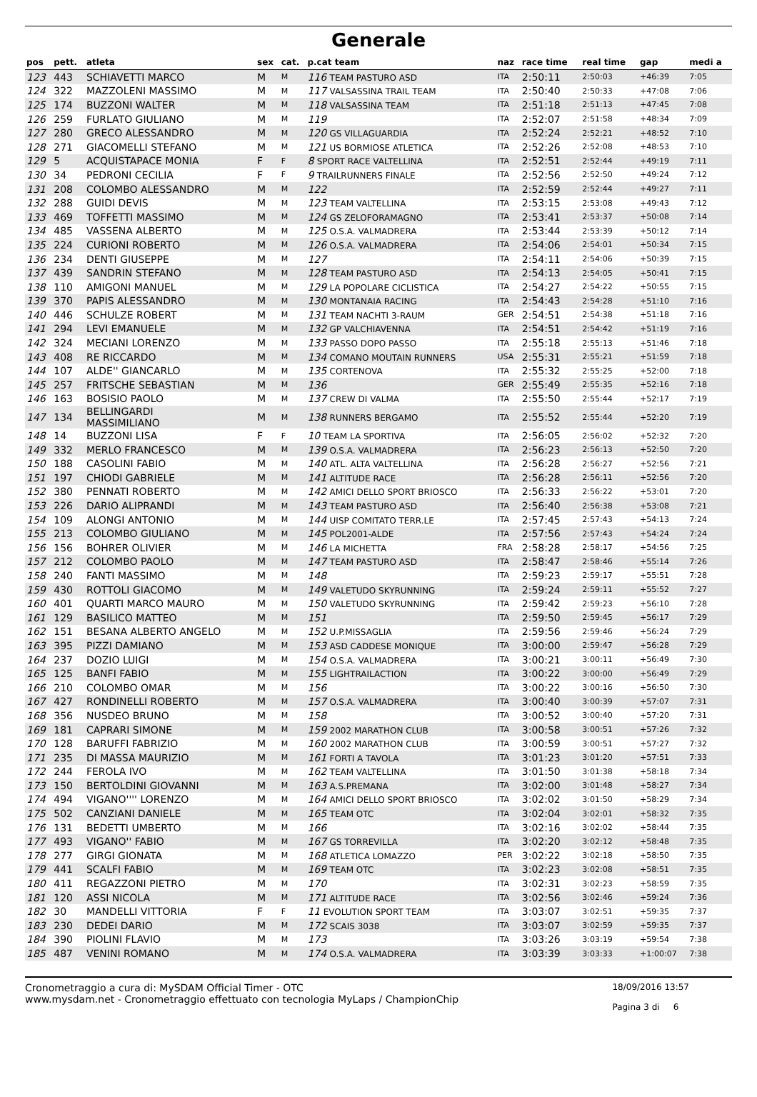Generale
| pos | pett. | atleta | sex | cat. | p.cat team | naz | race time | real time | gap | medi a |
| --- | --- | --- | --- | --- | --- | --- | --- | --- | --- | --- |
| 123 | 443 | SCHIAVETTI MARCO | M | M | 116 TEAM PASTURO ASD | ITA | 2:50:11 | 2:50:03 | +46:39 | 7:05 |
| 124 | 322 | MAZZOLENI MASSIMO | M | M | 117 VALSASSINA TRAIL TEAM | ITA | 2:50:40 | 2:50:33 | +47:08 | 7:06 |
| 125 | 174 | BUZZONI WALTER | M | M | 118 VALSASSINA TEAM | ITA | 2:51:18 | 2:51:13 | +47:45 | 7:08 |
| 126 | 259 | FURLATO GIULIANO | M | M | 119 | ITA | 2:52:07 | 2:51:58 | +48:34 | 7:09 |
| 127 | 280 | GRECO ALESSANDRO | M | M | 120 GS VILLAGUARDIA | ITA | 2:52:24 | 2:52:21 | +48:52 | 7:10 |
| 128 | 271 | GIACOMELLI STEFANO | M | M | 121 US BORMIOSE ATLETICA | ITA | 2:52:26 | 2:52:08 | +48:53 | 7:10 |
| 129 | 5 | ACQUISTAPACE MONIA | F | F | 8 SPORT RACE VALTELLINA | ITA | 2:52:51 | 2:52:44 | +49:19 | 7:11 |
| 130 | 34 | PEDRONI CECILIA | F | F | 9 TRAILRUNNERS FINALE | ITA | 2:52:56 | 2:52:50 | +49:24 | 7:12 |
| 131 | 208 | COLOMBO ALESSANDRO | M | M | 122 | ITA | 2:52:59 | 2:52:44 | +49:27 | 7:11 |
| 132 | 288 | GUIDI DEVIS | M | M | 123 TEAM VALTELLINA | ITA | 2:53:15 | 2:53:08 | +49:43 | 7:12 |
| 133 | 469 | TOFFETTI MASSIMO | M | M | 124 GS ZELOFORAMAGNO | ITA | 2:53:41 | 2:53:37 | +50:08 | 7:14 |
| 134 | 485 | VASSENA ALBERTO | M | M | 125 O.S.A. VALMADRERA | ITA | 2:53:44 | 2:53:39 | +50:12 | 7:14 |
| 135 | 224 | CURIONI ROBERTO | M | M | 126 O.S.A. VALMADRERA | ITA | 2:54:06 | 2:54:01 | +50:34 | 7:15 |
| 136 | 234 | DENTI GIUSEPPE | M | M | 127 | ITA | 2:54:11 | 2:54:06 | +50:39 | 7:15 |
| 137 | 439 | SANDRIN STEFANO | M | M | 128 TEAM PASTURO ASD | ITA | 2:54:13 | 2:54:05 | +50:41 | 7:15 |
| 138 | 110 | AMIGONI MANUEL | M | M | 129 LA POPOLARE CICLISTICA | ITA | 2:54:27 | 2:54:22 | +50:55 | 7:15 |
| 139 | 370 | PAPIS ALESSANDRO | M | M | 130 MONTANAIA RACING | ITA | 2:54:43 | 2:54:28 | +51:10 | 7:16 |
| 140 | 446 | SCHULZE ROBERT | M | M | 131 TEAM NACHTI 3-RAUM | GER | 2:54:51 | 2:54:38 | +51:18 | 7:16 |
| 141 | 294 | LEVI EMANUELE | M | M | 132 GP VALCHIAVENNA | ITA | 2:54:51 | 2:54:42 | +51:19 | 7:16 |
| 142 | 324 | MECIANI LORENZO | M | M | 133 PASSO DOPO PASSO | ITA | 2:55:18 | 2:55:13 | +51:46 | 7:18 |
| 143 | 408 | RE RICCARDO | M | M | 134 COMANO MOUTAIN RUNNERS | USA | 2:55:31 | 2:55:21 | +51:59 | 7:18 |
| 144 | 107 | ALDE'' GIANCARLO | M | M | 135 CORTENOVA | ITA | 2:55:32 | 2:55:25 | +52:00 | 7:18 |
| 145 | 257 | FRITSCHE SEBASTIAN | M | M | 136 | GER | 2:55:49 | 2:55:35 | +52:16 | 7:18 |
| 146 | 163 | BOSISIO PAOLO | M | M | 137 CREW DI VALMA | ITA | 2:55:50 | 2:55:44 | +52:17 | 7:19 |
| 147 | 134 | BELLINGARDI MASSIMILIANO | M | M | 138 RUNNERS BERGAMO | ITA | 2:55:52 | 2:55:44 | +52:20 | 7:19 |
| 148 | 14 | BUZZONI LISA | F | F | 10 TEAM LA SPORTIVA | ITA | 2:56:05 | 2:56:02 | +52:32 | 7:20 |
| 149 | 332 | MERLO FRANCESCO | M | M | 139 O.S.A. VALMADRERA | ITA | 2:56:23 | 2:56:13 | +52:50 | 7:20 |
| 150 | 188 | CASOLINI FABIO | M | M | 140 ATL. ALTA VALTELLINA | ITA | 2:56:28 | 2:56:27 | +52:56 | 7:21 |
| 151 | 197 | CHIODI GABRIELE | M | M | 141 ALTITUDE RACE | ITA | 2:56:28 | 2:56:11 | +52:56 | 7:20 |
| 152 | 380 | PENNATI ROBERTO | M | M | 142 AMICI DELLO SPORT BRIOSCO | ITA | 2:56:33 | 2:56:22 | +53:01 | 7:20 |
| 153 | 226 | DARIO ALIPRANDI | M | M | 143 TEAM PASTURO ASD | ITA | 2:56:40 | 2:56:38 | +53:08 | 7:21 |
| 154 | 109 | ALONGI ANTONIO | M | M | 144 UISP COMITATO TERR.LE | ITA | 2:57:45 | 2:57:43 | +54:13 | 7:24 |
| 155 | 213 | COLOMBO GIULIANO | M | M | 145 POL2001-ALDE | ITA | 2:57:56 | 2:57:43 | +54:24 | 7:24 |
| 156 | 156 | BOHRER OLIVIER | M | M | 146 LA MICHETTA | FRA | 2:58:28 | 2:58:17 | +54:56 | 7:25 |
| 157 | 212 | COLOMBO PAOLO | M | M | 147 TEAM PASTURO ASD | ITA | 2:58:47 | 2:58:46 | +55:14 | 7:26 |
| 158 | 240 | FANTI MASSIMO | M | M | 148 | ITA | 2:59:23 | 2:59:17 | +55:51 | 7:28 |
| 159 | 430 | ROTTOLI GIACOMO | M | M | 149 VALETUDO SKYRUNNING | ITA | 2:59:24 | 2:59:11 | +55:52 | 7:27 |
| 160 | 401 | QUARTI MARCO MAURO | M | M | 150 VALETUDO SKYRUNNING | ITA | 2:59:42 | 2:59:23 | +56:10 | 7:28 |
| 161 | 129 | BASILICO MATTEO | M | M | 151 | ITA | 2:59:50 | 2:59:45 | +56:17 | 7:29 |
| 162 | 151 | BESANA ALBERTO ANGELO | M | M | 152 U.P.MISSAGLIA | ITA | 2:59:56 | 2:59:46 | +56:24 | 7:29 |
| 163 | 395 | PIZZI DAMIANO | M | M | 153 ASD CADDESE MONIQUE | ITA | 3:00:00 | 2:59:47 | +56:28 | 7:29 |
| 164 | 237 | DOZIO LUIGI | M | M | 154 O.S.A. VALMADRERA | ITA | 3:00:21 | 3:00:11 | +56:49 | 7:30 |
| 165 | 125 | BANFI FABIO | M | M | 155 LIGHTRAILACTION | ITA | 3:00:22 | 3:00:00 | +56:49 | 7:29 |
| 166 | 210 | COLOMBO OMAR | M | M | 156 | ITA | 3:00:22 | 3:00:16 | +56:50 | 7:30 |
| 167 | 427 | RONDINELLI ROBERTO | M | M | 157 O.S.A. VALMADRERA | ITA | 3:00:40 | 3:00:39 | +57:07 | 7:31 |
| 168 | 356 | NUSDEO BRUNO | M | M | 158 | ITA | 3:00:52 | 3:00:40 | +57:20 | 7:31 |
| 169 | 181 | CAPRARI SIMONE | M | M | 159 2002 MARATHON CLUB | ITA | 3:00:58 | 3:00:51 | +57:26 | 7:32 |
| 170 | 128 | BARUFFI FABRIZIO | M | M | 160 2002 MARATHON CLUB | ITA | 3:00:59 | 3:00:51 | +57:27 | 7:32 |
| 171 | 235 | DI MASSA MAURIZIO | M | M | 161 FORTI A TAVOLA | ITA | 3:01:23 | 3:01:20 | +57:51 | 7:33 |
| 172 | 244 | FEROLA IVO | M | M | 162 TEAM VALTELLINA | ITA | 3:01:50 | 3:01:38 | +58:18 | 7:34 |
| 173 | 150 | BERTOLDINI GIOVANNI | M | M | 163 A.S.PREMANA | ITA | 3:02:00 | 3:01:48 | +58:27 | 7:34 |
| 174 | 494 | VIGANO'''' LORENZO | M | M | 164 AMICI DELLO SPORT BRIOSCO | ITA | 3:02:02 | 3:01:50 | +58:29 | 7:34 |
| 175 | 502 | CANZIANI DANIELE | M | M | 165 TEAM OTC | ITA | 3:02:04 | 3:02:01 | +58:32 | 7:35 |
| 176 | 131 | BEDETTI UMBERTO | M | M | 166 | ITA | 3:02:16 | 3:02:02 | +58:44 | 7:35 |
| 177 | 493 | VIGANO'' FABIO | M | M | 167 GS TORREVILLA | ITA | 3:02:20 | 3:02:12 | +58:48 | 7:35 |
| 178 | 277 | GIRGI GIONATA | M | M | 168 ATLETICA LOMAZZO | PER | 3:02:22 | 3:02:18 | +58:50 | 7:35 |
| 179 | 441 | SCALFI FABIO | M | M | 169 TEAM OTC | ITA | 3:02:23 | 3:02:08 | +58:51 | 7:35 |
| 180 | 411 | REGAZZONI PIETRO | M | M | 170 | ITA | 3:02:31 | 3:02:23 | +58:59 | 7:35 |
| 181 | 120 | ASSI NICOLA | M | M | 171 ALTITUDE RACE | ITA | 3:02:56 | 3:02:46 | +59:24 | 7:36 |
| 182 | 30 | MANDELLI VITTORIA | F | F | 11 EVOLUTION SPORT TEAM | ITA | 3:03:07 | 3:02:51 | +59:35 | 7:37 |
| 183 | 230 | DEDEI DARIO | M | M | 172 SCAIS 3038 | ITA | 3:03:07 | 3:02:59 | +59:35 | 7:37 |
| 184 | 390 | PIOLINI FLAVIO | M | M | 173 | ITA | 3:03:26 | 3:03:19 | +59:54 | 7:38 |
| 185 | 487 | VENINI ROMANO | M | M | 174 O.S.A. VALMADRERA | ITA | 3:03:39 | 3:03:33 | +1:00:07 | 7:38 |
Cronometraggio a cura di: MySDAM Official Timer - OTC
www.mysdam.net - Cronometraggio effettuato con tecnologia MyLaps / ChampionChip
18/09/2016 13:57
Pagina 3 di 6